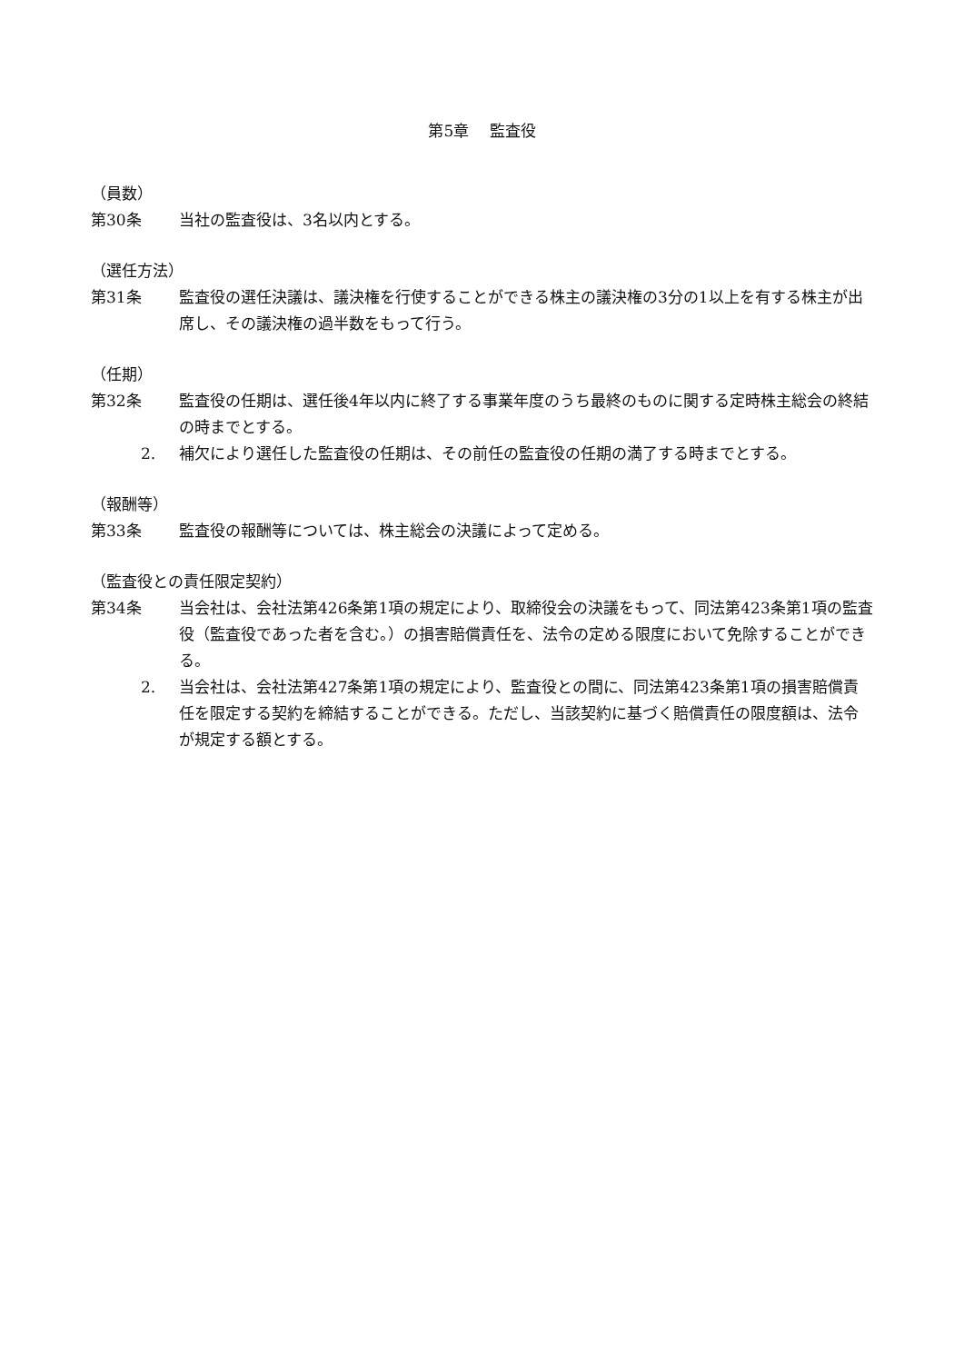第5章　 監査役
（員数）
第30条 当社の監査役は、3名以内とする。
（選任方法）
第31条 監査役の選任決議は、議決権を行使することができる株主の議決権の3分の1以上を有する株主が出席し、その議決権の過半数をもって行う。
（任期）
第32条 監査役の任期は、選任後4年以内に終了する事業年度のうち最終のものに関する定時株主総会の終結の時までとする。
2. 補欠により選任した監査役の任期は、その前任の監査役の任期の満了する時までとする。
（報酬等）
第33条 監査役の報酬等については、株主総会の決議によって定める。
（監査役との責任限定契約）
第34条 当会社は、会社法第426条第1項の規定により、取締役会の決議をもって、同法第423条第1項の監査役（監査役であった者を含む。）の損害賠償責任を、法令の定める限度において免除することができる。
2. 当会社は、会社法第427条第1項の規定により、監査役との間に、同法第423条第1項の損害賠償責任を限定する契約を締結することができる。ただし、当該契約に基づく賠償責任の限度額は、法令が規定する額とする。